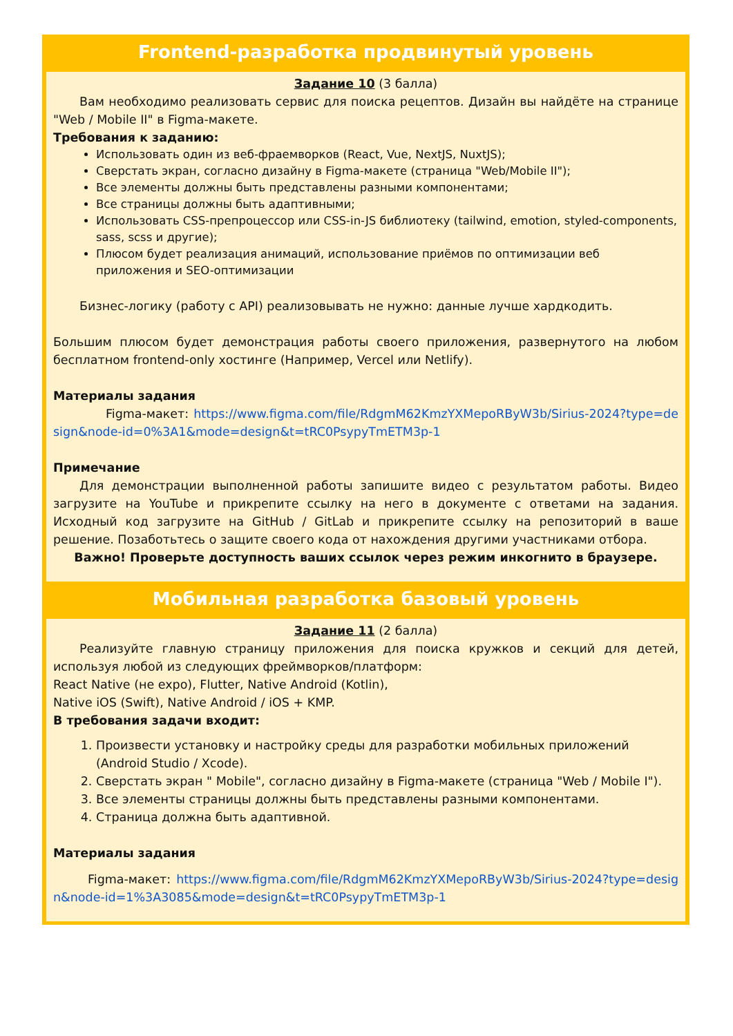Frontend-разработка продвинутый уровень
Задание 10 (3 балла)
Вам необходимо реализовать сервис для поиска рецептов. Дизайн вы найдёте на странице "Web / Mobile II" в Figma-макете.
Требования к заданию:
Использовать один из веб-фраемворков (React, Vue, NextJS, NuxtJS);
Сверстать экран, согласно дизайну в Figma-макете (страница "Web/Mobile II");
Все элементы должны быть представлены разными компонентами;
Все страницы должны быть адаптивными;
Использовать CSS-препроцессор или CSS-in-JS библиотеку (tailwind, emotion, styled-components, sass, scss и другие);
Плюсом будет реализация анимаций, использование приёмов по оптимизации веб приложения и SEO-оптимизации
Бизнес-логику (работу с API) реализовывать не нужно: данные лучше хардкодить.
Большим плюсом будет демонстрация работы своего приложения, развернутого на любом бесплатном frontend-only хостинге (Например, Vercel или Netlify).
Материалы задания
Figma-макет: https://www.figma.com/file/RdgmM62KmzYXMepoRByW3b/Sirius-2024?type=design&node-id=0%3A1&mode=design&t=tRC0PsypyTmETM3p-1
Примечание
Для демонстрации выполненной работы запишите видео с результатом работы. Видео загрузите на YouTube и прикрепите ссылку на него в документе с ответами на задания. Исходный код загрузите на GitHub / GitLab и прикрепите ссылку на репозиторий в ваше решение. Позаботьтесь о защите своего кода от нахождения другими участниками отбора.
Важно! Проверьте доступность ваших ссылок через режим инкогнито в браузере.
Мобильная разработка базовый уровень
Задание 11 (2 балла)
Реализуйте главную страницу приложения для поиска кружков и секций для детей, используя любой из следующих фреймворков/платформ:
React Native (не expo), Flutter, Native Android (Kotlin),
Native iOS (Swift), Native Android / iOS + KMP.
В требования задачи входит:
1. Произвести установку и настройку среды для разработки мобильных приложений (Android Studio / Xcode).
2. Сверстать экран " Mobile", согласно дизайну в Figma-макете (страница "Web / Mobile I").
3. Все элементы страницы должны быть представлены разными компонентами.
4. Страница должна быть адаптивной.
Материалы задания
Figma-макет: https://www.figma.com/file/RdgmM62KmzYXMepoRByW3b/Sirius-2024?type=design&node-id=1%3A3085&mode=design&t=tRC0PsypyTmETM3p-1